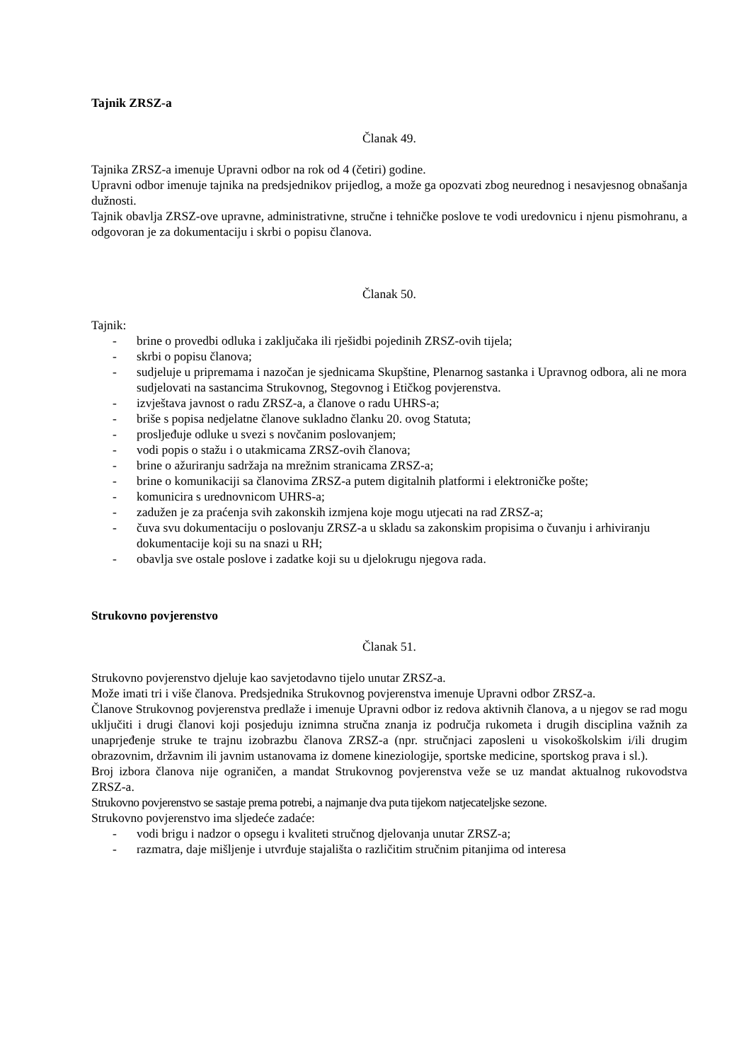Tajnik ZRSZ-a
Članak 49.
Tajnika ZRSZ-a imenuje Upravni odbor na rok od 4 (četiri) godine.
Upravni odbor imenuje tajnika na predsjednikov prijedlog, a može ga opozvati zbog neurednog i nesavjesnog obnašanja dužnosti.
Tajnik obavlja ZRSZ-ove upravne, administrativne, stručne i tehničke poslove te vodi uredovnicu i njenu pismohranu, a odgovoran je za dokumentaciju i skrbi o popisu članova.
Članak 50.
Tajnik:
- brine o provedbi odluka i zaključaka ili rješidbi pojedinih ZRSZ-ovih tijela;
- skrbi o popisu članova;
- sudjeluje u pripremama i nazočan je sjednicama Skupštine, Plenarnog sastanka i Upravnog odbora, ali ne mora sudjelovati na sastancima Strukovnog, Stegovnog i Etičkog povjerenstva.
- izvještava javnost o radu ZRSZ-a, a članove o radu UHRS-a;
- briše s popisa nedjelatne članove sukladno članku 20. ovog Statuta;
- prosljeđuje odluke u svezi s novčanim poslovanjem;
- vodi popis o stažu i o utakmicama ZRSZ-ovih članova;
- brine o ažuriranju sadržaja na mrežnim stranicama ZRSZ-a;
- brine o komunikaciji sa članovima ZRSZ-a putem digitalnih platformi i elektroničke pošte;
- komunicira s urednovnicom UHRS-a;
- zadužen je za praćenja svih zakonskih izmjena koje mogu utjecati na rad ZRSZ-a;
- čuva svu dokumentaciju o poslovanju ZRSZ-a u skladu sa zakonskim propisima o čuvanju i arhiviranju dokumentacije koji su na snazi u RH;
- obavlja sve ostale poslove i zadatke koji su u djelokrugu njegova rada.
Strukovno povjerenstvo
Članak 51.
Strukovno povjerenstvo djeluje kao savjetodavno tijelo unutar ZRSZ-a.
Može imati tri i više članova. Predsjednika Strukovnog povjerenstva imenuje Upravni odbor ZRSZ-a.
Članove Strukovnog povjerenstva predlaže i imenuje Upravni odbor iz redova aktivnih članova, a u njegov se rad mogu uključiti i drugi članovi koji posjeduju iznimna stručna znanja iz područja rukometa i drugih disciplina važnih za unaprjeđenje struke te trajnu izobrazbu članova ZRSZ-a (npr. stručnjaci zaposleni u visokoškolskim i/ili drugim obrazovnim, državnim ili javnim ustanovama iz domene kineziologije, sportske medicine, sportskog prava i sl.).
Broj izbora članova nije ograničen, a mandat Strukovnog povjerenstva veže se uz mandat aktualnog rukovodstva ZRSZ-a.
Strukovno povjerenstvo se sastaje prema potrebi, a najmanje dva puta tijekom natjecateljske sezone.
Strukovno povjerenstvo ima sljedeće zadaće:
- vodi brigu i nadzor o opsegu i kvaliteti stručnog djelovanja unutar ZRSZ-a;
- razmatra, daje mišljenje i utvrđuje stajališta o različitim stručnim pitanjima od interesa